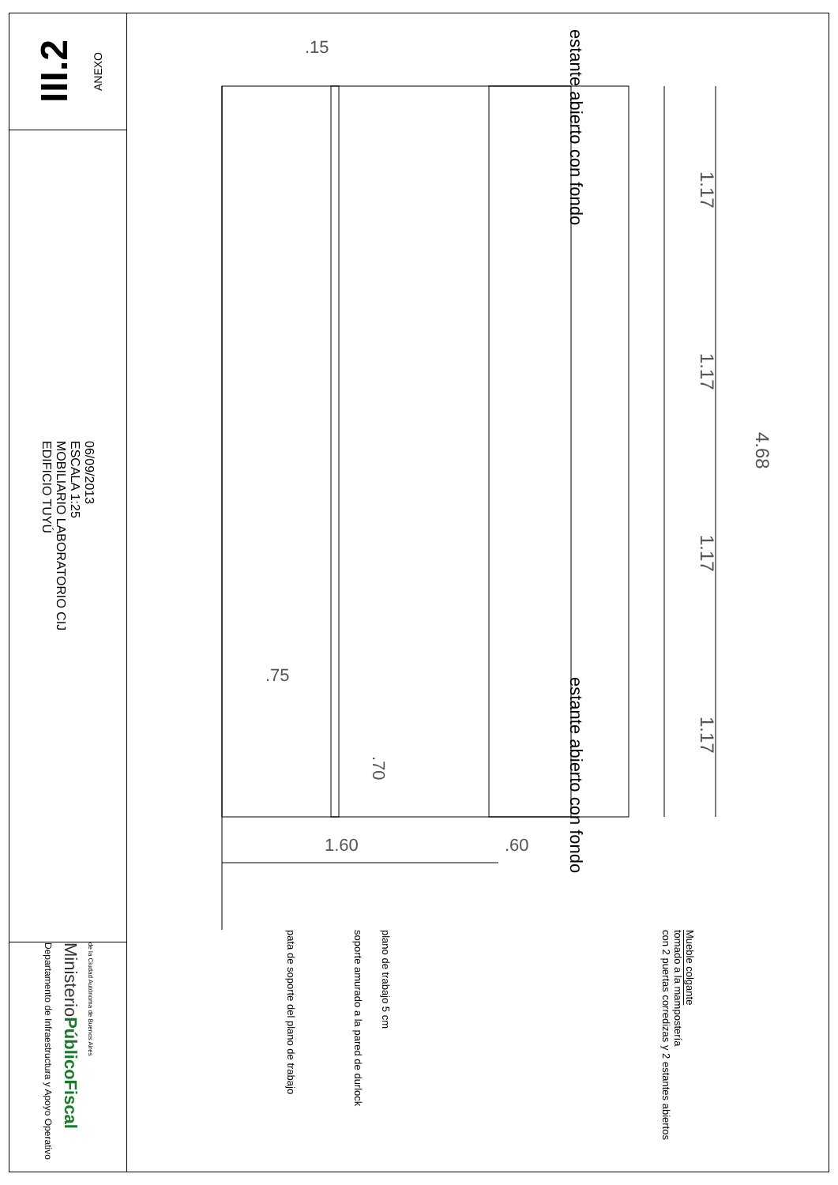III.2 ANEXO
EDIFICIO TUYÚ
MOBILIARIO LABORATORIO CIJ
ESCALA 1:25
06/09/2013
Departamento de Infraestructura y Apoyo Operativo MinisterioPúblicoFiscal de la Ciudad Autónoma de Buenos Aires
1.17
1.17
1.17
1.17
4.68
estante abierto con fondo
estante abierto con fondo
.15
.75
.70
1.60 .60
pata de soporte del plano de trabajo
soporte amurado a la pared de durlock
plano de trabajo 5 cm
Mueble colgante
tomado a la mampostería
con 2 puertas corredizas y 2 estantes abiertos